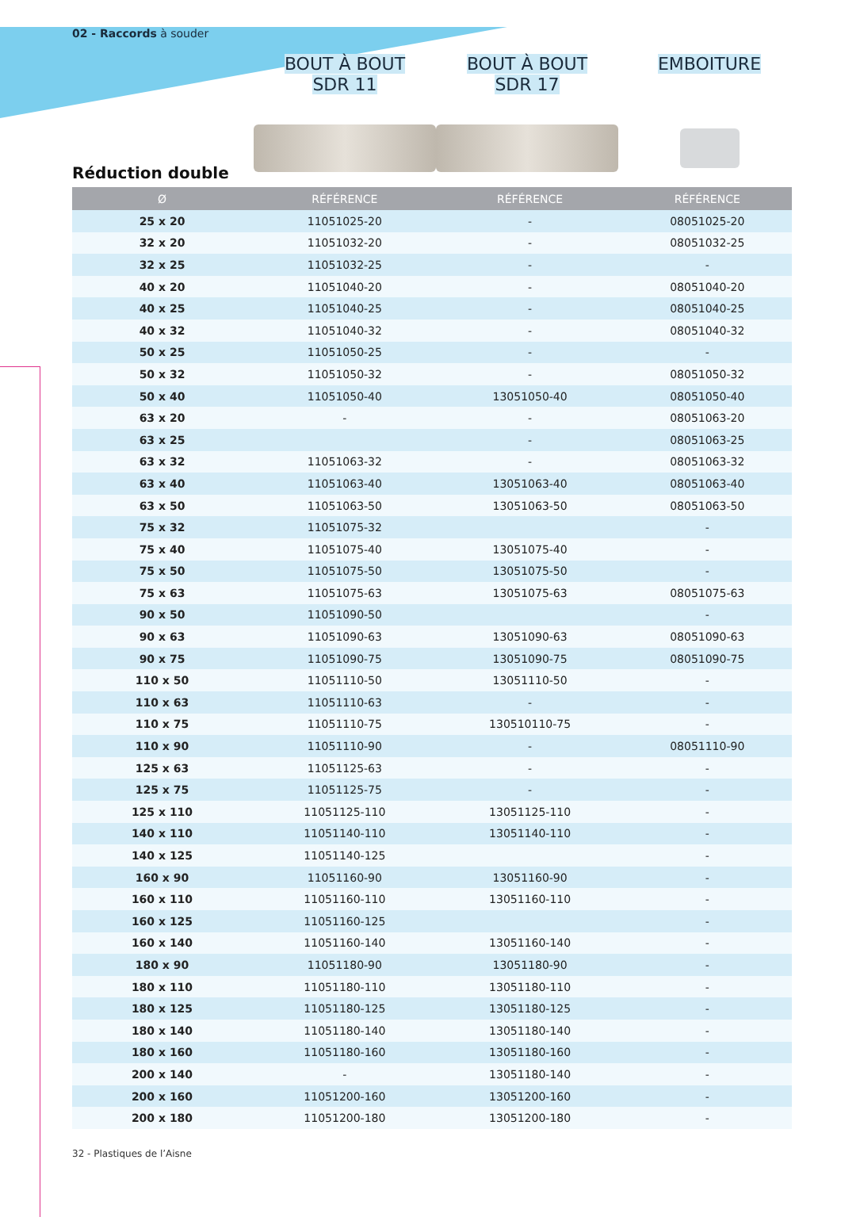02 - Raccords à souder
BOUT À BOUT
SDR 11
BOUT À BOUT
SDR 17
EMBOITURE
Réduction double
| Ø | RÉFÉRENCE | RÉFÉRENCE | RÉFÉRENCE |
| --- | --- | --- | --- |
| 25 x 20 | 11051025-20 | - | 08051025-20 |
| 32 x 20 | 11051032-20 | - | 08051032-25 |
| 32 x 25 | 11051032-25 | - | - |
| 40 x 20 | 11051040-20 | - | 08051040-20 |
| 40 x 25 | 11051040-25 | - | 08051040-25 |
| 40 x 32 | 11051040-32 | - | 08051040-32 |
| 50 x 25 | 11051050-25 | - | - |
| 50 x 32 | 11051050-32 | - | 08051050-32 |
| 50 x 40 | 11051050-40 | 13051050-40 | 08051050-40 |
| 63 x 20 | - | - | 08051063-20 |
| 63 x 25 | | - | 08051063-25 |
| 63 x 32 | 11051063-32 | - | 08051063-32 |
| 63 x 40 | 11051063-40 | 13051063-40 | 08051063-40 |
| 63 x 50 | 11051063-50 | 13051063-50 | 08051063-50 |
| 75 x 32 | 11051075-32 | | - |
| 75 x 40 | 11051075-40 | 13051075-40 | - |
| 75 x 50 | 11051075-50 | 13051075-50 | - |
| 75 x 63 | 11051075-63 | 13051075-63 | 08051075-63 |
| 90 x 50 | 11051090-50 | | - |
| 90 x 63 | 11051090-63 | 13051090-63 | 08051090-63 |
| 90 x 75 | 11051090-75 | 13051090-75 | 08051090-75 |
| 110 x 50 | 11051110-50 | 13051110-50 | - |
| 110 x 63 | 11051110-63 | - | - |
| 110 x 75 | 11051110-75 | 130510110-75 | - |
| 110 x 90 | 11051110-90 | - | 08051110-90 |
| 125 x 63 | 11051125-63 | - | - |
| 125 x 75 | 11051125-75 | - | - |
| 125 x 110 | 11051125-110 | 13051125-110 | - |
| 140 x 110 | 11051140-110 | 13051140-110 | - |
| 140 x 125 | 11051140-125 | | - |
| 160 x 90 | 11051160-90 | 13051160-90 | - |
| 160 x 110 | 11051160-110 | 13051160-110 | - |
| 160 x 125 | 11051160-125 | | - |
| 160 x 140 | 11051160-140 | 13051160-140 | - |
| 180 x 90 | 11051180-90 | 13051180-90 | - |
| 180 x 110 | 11051180-110 | 13051180-110 | - |
| 180 x 125 | 11051180-125 | 13051180-125 | - |
| 180 x 140 | 11051180-140 | 13051180-140 | - |
| 180 x 160 | 11051180-160 | 13051180-160 | - |
| 200 x 140 | - | 13051180-140 | - |
| 200 x 160 | 11051200-160 | 13051200-160 | - |
| 200 x 180 | 11051200-180 | 13051200-180 | - |
32 - Plastiques de l’Aisne